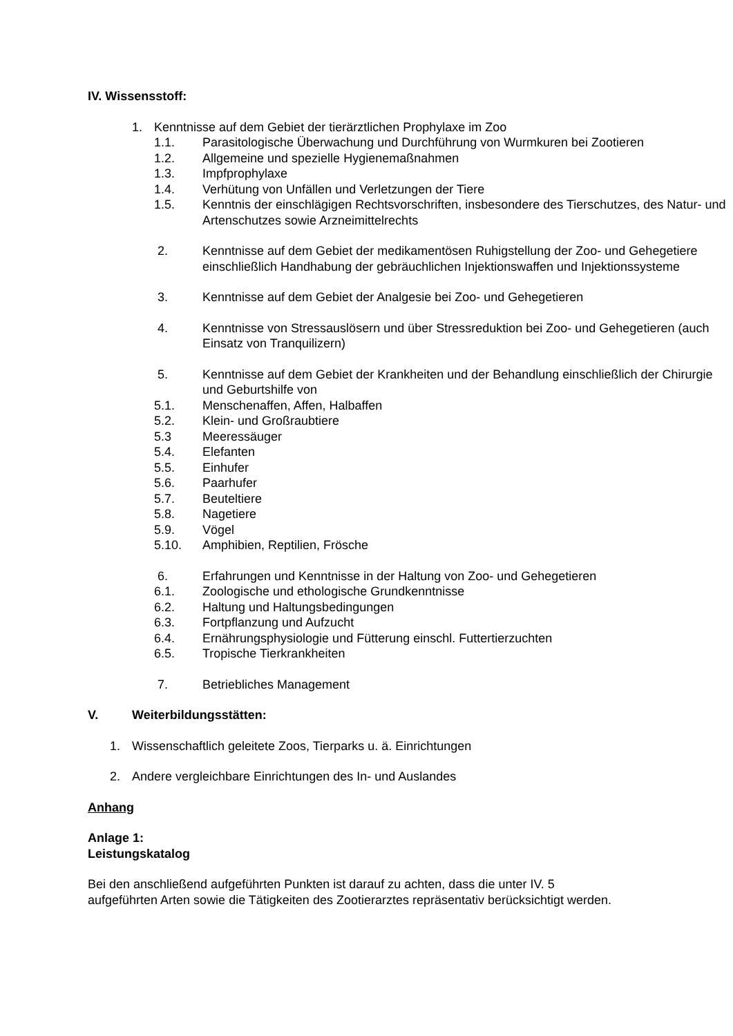IV. Wissensstoff:
1. Kenntnisse auf dem Gebiet der tierärztlichen Prophylaxe im Zoo
1.1. Parasitologische Überwachung und Durchführung von Wurmkuren bei Zootieren
1.2. Allgemeine und spezielle Hygienemaßnahmen
1.3. Impfprophylaxe
1.4. Verhütung von Unfällen und Verletzungen der Tiere
1.5. Kenntnis der einschlägigen Rechtsvorschriften, insbesondere des Tierschutzes, des Natur- und Artenschutzes sowie Arzneimittelrechts
2. Kenntnisse auf dem Gebiet der medikamentösen Ruhigstellung der Zoo- und Gehegetiere einschließlich Handhabung der gebräuchlichen Injektionswaffen und Injektionssysteme
3. Kenntnisse auf dem Gebiet der Analgesie bei Zoo- und Gehegetieren
4. Kenntnisse von Stressauslösern und über Stressreduktion bei Zoo- und Gehegetieren (auch Einsatz von Tranquilizern)
5. Kenntnisse auf dem Gebiet der Krankheiten und der Behandlung einschließlich der Chirurgie und Geburtshilfe von
5.1. Menschenaffen, Affen, Halbaffen
5.2. Klein- und Großraubtiere
5.3 Meeressäuger
5.4. Elefanten
5.5. Einhufer
5.6. Paarhufer
5.7. Beuteltiere
5.8. Nagetiere
5.9. Vögel
5.10. Amphibien, Reptilien, Frösche
6. Erfahrungen und Kenntnisse in der Haltung von Zoo- und Gehegetieren
6.1. Zoologische und ethologische Grundkenntnisse
6.2. Haltung und Haltungsbedingungen
6.3. Fortpflanzung und Aufzucht
6.4. Ernährungsphysiologie und Fütterung einschl. Futtertierzuchten
6.5. Tropische Tierkrankheiten
7. Betriebliches Management
V. Weiterbildungsstätten:
1. Wissenschaftlich geleitete Zoos, Tierparks u. ä. Einrichtungen
2. Andere vergleichbare Einrichtungen des In- und Auslandes
Anhang
Anlage 1:
Leistungskatalog
Bei den anschließend aufgeführten Punkten ist darauf zu achten, dass die unter IV. 5 aufgeführten Arten sowie die Tätigkeiten des Zootierarztes repräsentativ berücksichtigt werden.